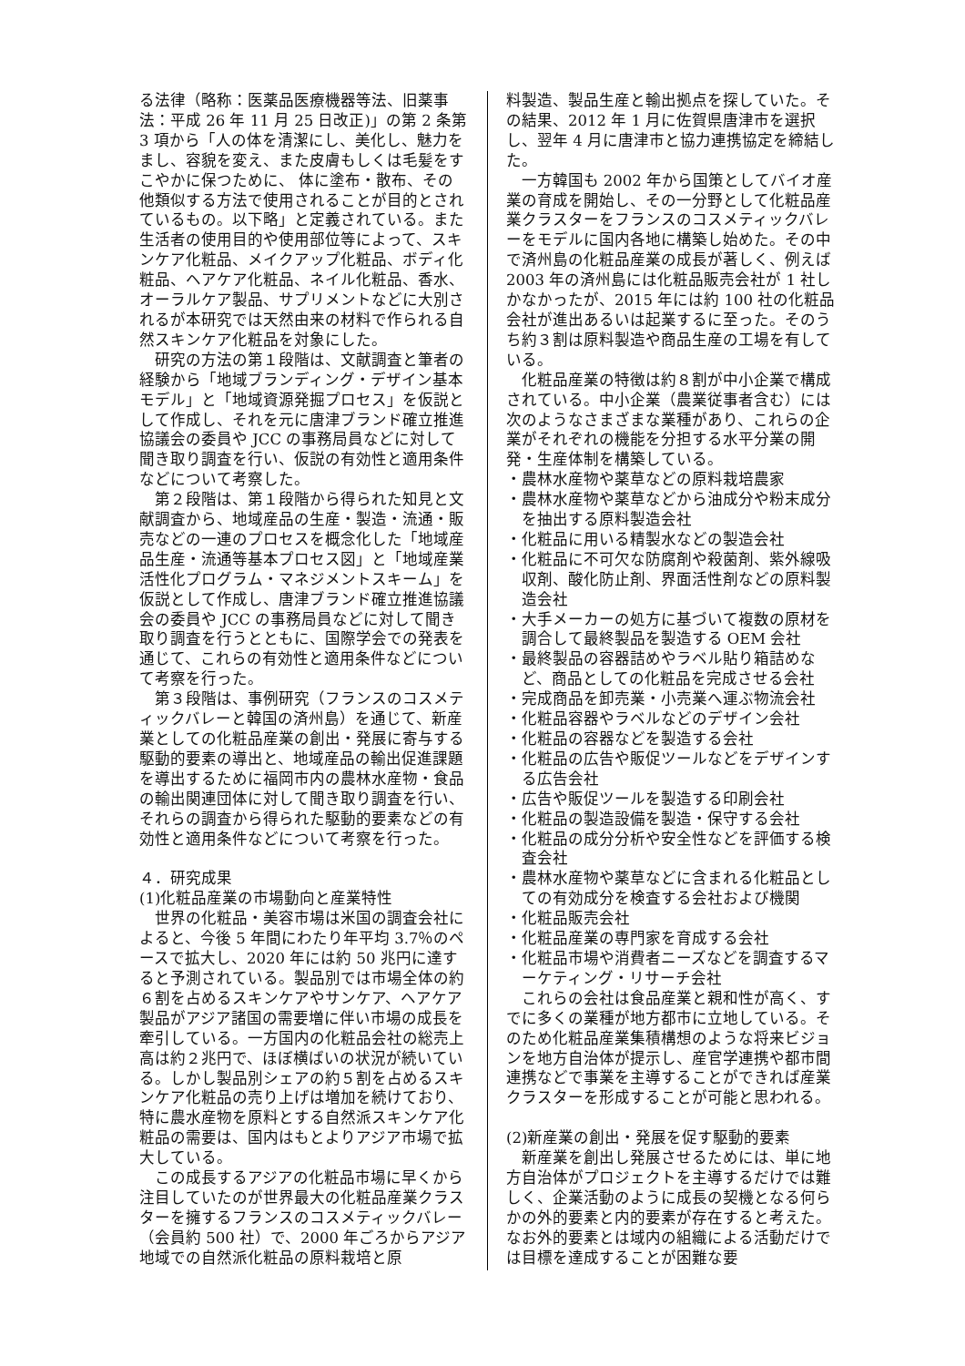る法律（略称：医薬品医療機器等法、旧薬事法：平成 26 年 11 月 25 日改正)」の第 2 条第 3 項から「人の体を清潔にし、美化し、魅力をまし、容貌を変え、また皮膚もしくは毛髪をすこやかに保つために、 体に塗布・散布、その他類似する方法で使用されることが目的とされているもの。以下略」と定義されている。また生活者の使用目的や使用部位等によって、スキンケア化粧品、メイクアップ化粧品、ボディ化粧品、ヘアケア化粧品、ネイル化粧品、香水、オーラルケア製品、サプリメントなどに大別されるが本研究では天然由来の材料で作られる自然スキンケア化粧品を対象にした。
研究の方法の第１段階は、文献調査と筆者の経験から「地域ブランディング・デザイン基本モデル」と「地域資源発掘プロセス」を仮説として作成し、それを元に唐津ブランド確立推進協議会の委員や JCC の事務局員などに対して聞き取り調査を行い、仮説の有効性と適用条件などについて考察した。
第２段階は、第１段階から得られた知見と文献調査から、地域産品の生産・製造・流通・販売などの一連のプロセスを概念化した「地域産品生産・流通等基本プロセス図」と「地域産業活性化プログラム・マネジメントスキーム」を仮説として作成し、唐津ブランド確立推進協議会の委員や JCC の事務局員などに対して聞き取り調査を行うとともに、国際学会での発表を通じて、これらの有効性と適用条件などについて考察を行った。
第３段階は、事例研究（フランスのコスメティックバレーと韓国の済州島）を通じて、新産業としての化粧品産業の創出・発展に寄与する駆動的要素の導出と、地域産品の輸出促進課題を導出するために福岡市内の農林水産物・食品の輸出関連団体に対して聞き取り調査を行い、それらの調査から得られた駆動的要素などの有効性と適用条件などについて考察を行った。
４．研究成果
(1)化粧品産業の市場動向と産業特性
世界の化粧品・美容市場は米国の調査会社によると、今後 5 年間にわたり年平均 3.7％のペースで拡大し、2020 年には約 50 兆円に達すると予測されている。製品別では市場全体の約６割を占めるスキンケアやサンケア、ヘアケア製品がアジア諸国の需要増に伴い市場の成長を牽引している。一方国内の化粧品会社の総売上高は約２兆円で、ほぼ横ばいの状況が続いている。しかし製品別シェアの約５割を占めるスキンケア化粧品の売り上げは増加を続けており、特に農水産物を原料とする自然派スキンケア化粧品の需要は、国内はもとよりアジア市場で拡大している。
この成長するアジアの化粧品市場に早くから注目していたのが世界最大の化粧品産業クラスターを擁するフランスのコスメティックバレー（会員約 500 社）で、2000 年ごろからアジア地域での自然派化粧品の原料栽培と原
料製造、製品生産と輸出拠点を探していた。その結果、2012 年 1 月に佐賀県唐津市を選択し、翌年 4 月に唐津市と協力連携協定を締結した。
一方韓国も 2002 年から国策としてバイオ産業の育成を開始し、その一分野として化粧品産業クラスターをフランスのコスメティックバレーをモデルに国内各地に構築し始めた。その中で済州島の化粧品産業の成長が著しく、例えば 2003 年の済州島には化粧品販売会社が 1 社しかなかったが、2015 年には約 100 社の化粧品会社が進出あるいは起業するに至った。そのうち約３割は原料製造や商品生産の工場を有している。
化粧品産業の特徴は約８割が中小企業で構成されている。中小企業（農業従事者含む）には次のようなさまざまな業種があり、これらの企業がそれぞれの機能を分担する水平分業の開発・生産体制を構築している。
・農林水産物や薬草などの原料栽培農家
・農林水産物や薬草などから油成分や粉末成分を抽出する原料製造会社
・化粧品に用いる精製水などの製造会社
・化粧品に不可欠な防腐剤や殺菌剤、紫外線吸収剤、酸化防止剤、界面活性剤などの原料製造会社
・大手メーカーの処方に基づいて複数の原材を調合して最終製品を製造する OEM 会社
・最終製品の容器詰めやラベル貼り箱詰めなど、商品としての化粧品を完成させる会社
・完成商品を卸売業・小売業へ運ぶ物流会社
・化粧品容器やラベルなどのデザイン会社
・化粧品の容器などを製造する会社
・化粧品の広告や販促ツールなどをデザインする広告会社
・広告や販促ツールを製造する印刷会社
・化粧品の製造設備を製造・保守する会社
・化粧品の成分分析や安全性などを評価する検査会社
・農林水産物や薬草などに含まれる化粧品としての有効成分を検査する会社および機関
・化粧品販売会社
・化粧品産業の専門家を育成する会社
・化粧品市場や消費者ニーズなどを調査するマーケティング・リサーチ会社
これらの会社は食品産業と親和性が高く、すでに多くの業種が地方都市に立地している。そのため化粧品産業集積構想のような将来ビジョンを地方自治体が提示し、産官学連携や都市間連携などで事業を主導することができれば産業クラスターを形成することが可能と思われる。
(2)新産業の創出・発展を促す駆動的要素
新産業を創出し発展させるためには、単に地方自治体がプロジェクトを主導するだけでは難しく、企業活動のように成長の契機となる何らかの外的要素と内的要素が存在すると考えた。なお外的要素とは域内の組織による活動だけでは目標を達成することが困難な要